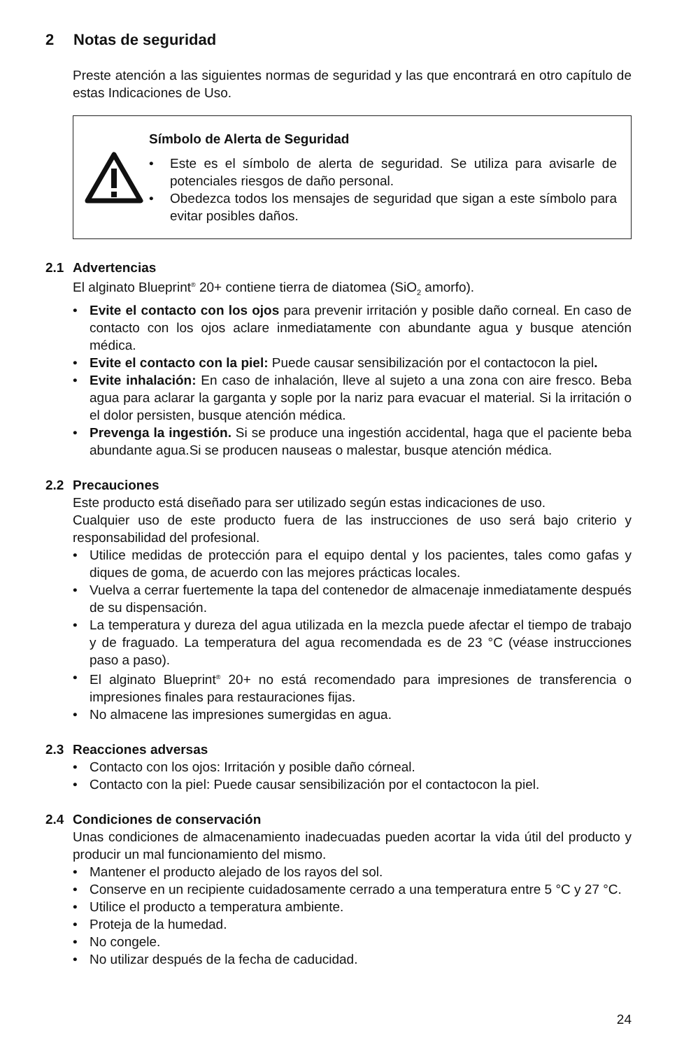2 Notas de seguridad
Preste atención a las siguientes normas de seguridad y las que encontrará en otro capítulo de estas Indicaciones de Uso.
Símbolo de Alerta de Seguridad
• Este es el símbolo de alerta de seguridad. Se utiliza para avisarle de potenciales riesgos de daño personal.
• Obedezca todos los mensajes de seguridad que sigan a este símbolo para evitar posibles daños.
2.1 Advertencias
El alginato Blueprint<sup>®</sup> 20+ contiene tierra de diatomea (SiO<sub>2</sub> amorfo).
• Evite el contacto con los ojos para prevenir irritación y posible daño corneal. En caso de contacto con los ojos aclare inmediatamente con abundante agua y busque atención médica.
• Evite el contacto con la piel: Puede causar sensibilización por el contactocon la piel.
• Evite inhalación: En caso de inhalación, lleve al sujeto a una zona con aire fresco. Beba agua para aclarar la garganta y sople por la nariz para evacuar el material. Si la irritación o el dolor persisten, busque atención médica.
• Prevenga la ingestión. Si se produce una ingestión accidental, haga que el paciente beba abundante agua.Si se producen nauseas o malestar, busque atención médica.
2.2 Precauciones
Este producto está diseñado para ser utilizado según estas indicaciones de uso.
Cualquier uso de este producto fuera de las instrucciones de uso será bajo criterio y responsabilidad del profesional.
• Utilice medidas de protección para el equipo dental y los pacientes, tales como gafas y diques de goma, de acuerdo con las mejores prácticas locales.
• Vuelva a cerrar fuertemente la tapa del contenedor de almacenaje inmediatamente después de su dispensación.
• La temperatura y dureza del agua utilizada en la mezcla puede afectar el tiempo de trabajo y de fraguado. La temperatura del agua recomendada es de 23 °C (véase instrucciones paso a paso).
• El alginato Blueprint<sup>®</sup> 20+ no está recomendado para impresiones de transferencia o impresiones finales para restauraciones fijas.
• No almacene las impresiones sumergidas en agua.
2.3 Reacciones adversas
• Contacto con los ojos: Irritación y posible daño córneal.
• Contacto con la piel: Puede causar sensibilización por el contactocon la piel.
2.4 Condiciones de conservación
Unas condiciones de almacenamiento inadecuadas pueden acortar la vida útil del producto y producir un mal funcionamiento del mismo.
• Mantener el producto alejado de los rayos del sol.
• Conserve en un recipiente cuidadosamente cerrado a una temperatura entre 5 °C y 27 °C.
• Utilice el producto a temperatura ambiente.
• Proteja de la humedad.
• No congele.
• No utilizar después de la fecha de caducidad.
24